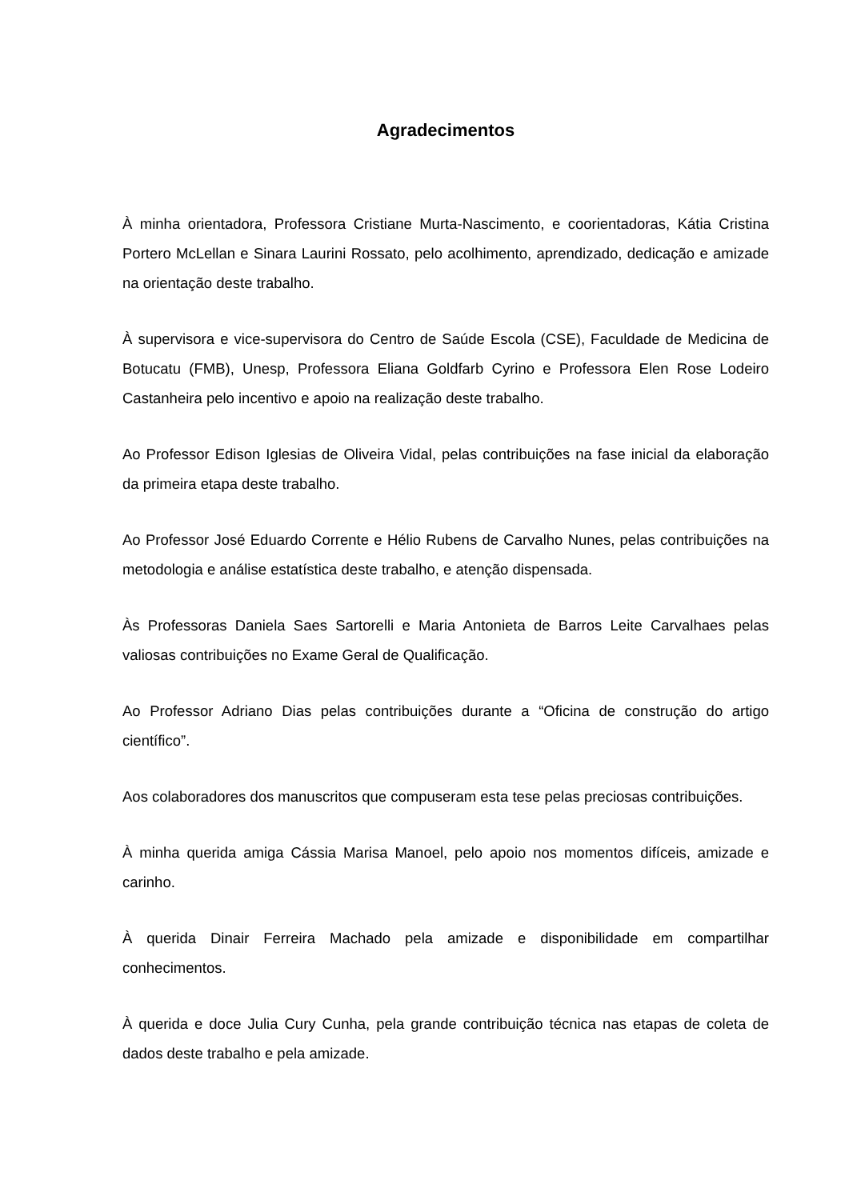Agradecimentos
À minha orientadora, Professora Cristiane Murta-Nascimento, e coorientadoras, Kátia Cristina Portero McLellan e Sinara Laurini Rossato, pelo acolhimento, aprendizado, dedicação e amizade na orientação deste trabalho.
À supervisora e vice-supervisora do Centro de Saúde Escola (CSE), Faculdade de Medicina de Botucatu (FMB), Unesp, Professora Eliana Goldfarb Cyrino e Professora Elen Rose Lodeiro Castanheira pelo incentivo e apoio na realização deste trabalho.
Ao Professor Edison Iglesias de Oliveira Vidal, pelas contribuições na fase inicial da elaboração da primeira etapa deste trabalho.
Ao Professor José Eduardo Corrente e Hélio Rubens de Carvalho Nunes, pelas contribuições na metodologia e análise estatística deste trabalho, e atenção dispensada.
Às Professoras Daniela Saes Sartorelli e Maria Antonieta de Barros Leite Carvalhaes pelas valiosas contribuições no Exame Geral de Qualificação.
Ao Professor Adriano Dias pelas contribuições durante a “Oficina de construção do artigo científico”.
Aos colaboradores dos manuscritos que compuseram esta tese pelas preciosas contribuições.
À minha querida amiga Cássia Marisa Manoel, pelo apoio nos momentos difíceis, amizade e carinho.
À querida Dinair Ferreira Machado pela amizade e disponibilidade em compartilhar conhecimentos.
À querida e doce Julia Cury Cunha, pela grande contribuição técnica nas etapas de coleta de dados deste trabalho e pela amizade.